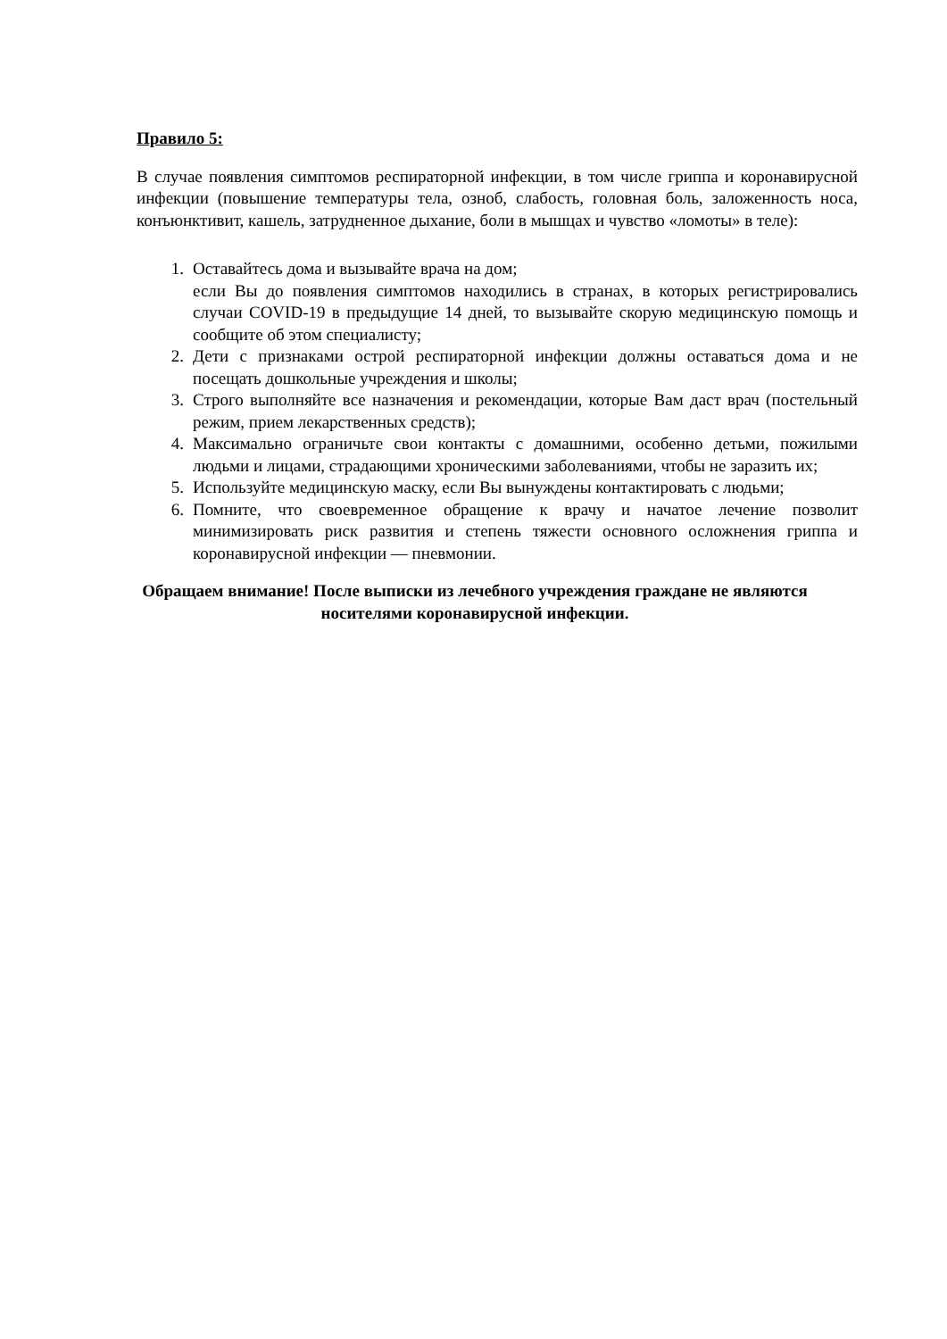Правило 5:
В случае появления симптомов респираторной инфекции, в том числе гриппа и коронавирусной инфекции (повышение температуры тела, озноб, слабость, головная боль, заложенность носа, конъюнктивит, кашель, затрудненное дыхание, боли в мышцах и чувство «ломоты» в теле):
1. Оставайтесь дома и вызывайте врача на дом;
если Вы до появления симптомов находились в странах, в которых регистрировались случаи COVID-19 в предыдущие 14 дней, то вызывайте скорую медицинскую помощь и сообщите об этом специалисту;
2. Дети с признаками острой респираторной инфекции должны оставаться дома и не посещать дошкольные учреждения и школы;
3. Строго выполняйте все назначения и рекомендации, которые Вам даст врач (постельный режим, прием лекарственных средств);
4. Максимально ограничьте свои контакты с домашними, особенно детьми, пожилыми людьми и лицами, страдающими хроническими заболеваниями, чтобы не заразить их;
5. Используйте медицинскую маску, если Вы вынуждены контактировать с людьми;
6. Помните, что своевременное обращение к врачу и начатое лечение позволит минимизировать риск развития и степень тяжести основного осложнения гриппа и коронавирусной инфекции — пневмонии.
Обращаем внимание! После выписки из лечебного учреждения граждане не являются носителями коронавирусной инфекции.